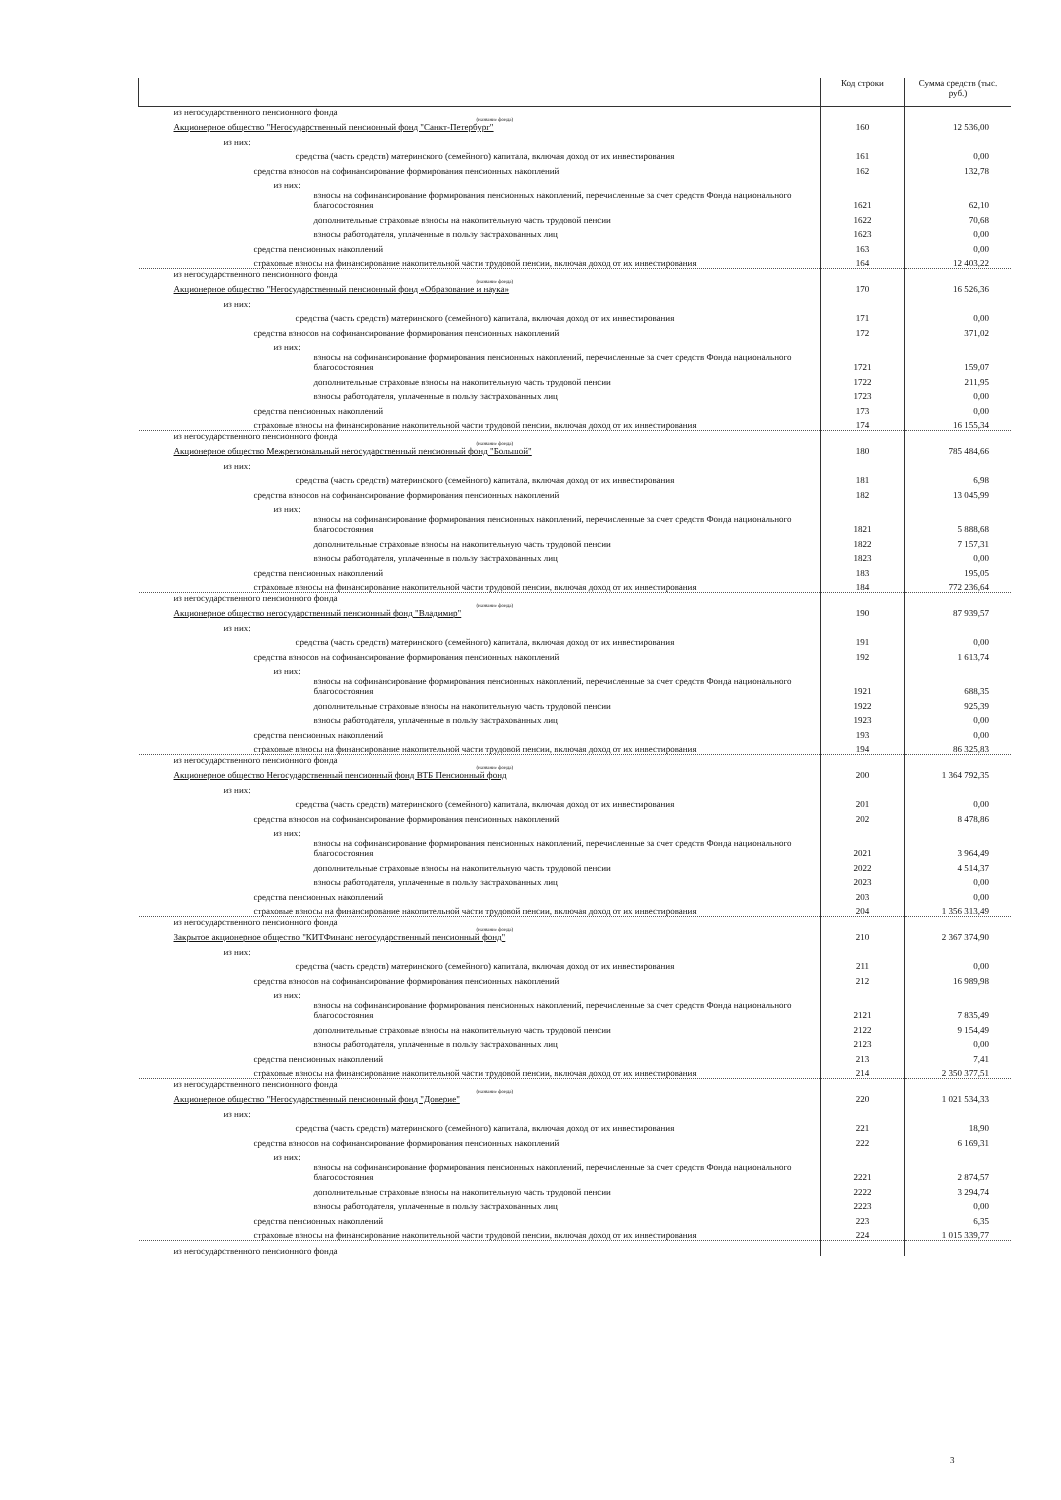| | Код строки | Сумма средств (тыс. руб.) |
| --- | --- | --- |
| из негосударственного пенсионного фонда (название фонда) Акционерное общество "Негосударственный пенсионный фонд "Санкт-Петербург" | 160 | 12 536,00 |
| из них: | | |
| средства (часть средств) материнского (семейного) капитала, включая доход от их инвестирования | 161 | 0,00 |
| средства взносов на софинансирование формирования пенсионных накоплений | 162 | 132,78 |
| из них: | | |
| взносы на софинансирование формирования пенсионных накоплений, перечисленные за счет средств Фонда национального благосостояния | 1621 | 62,10 |
| дополнительные страховые взносы на накопительную часть трудовой пенсии | 1622 | 70,68 |
| взносы работодателя, уплаченные в пользу застрахованных лиц | 1623 | 0,00 |
| средства пенсионных накоплений | 163 | 0,00 |
| страховые взносы на финансирование накопительной части трудовой пенсии, включая доход от их инвестирования | 164 | 12 403,22 |
| из негосударственного пенсионного фонда (название фонда) Акционерное общество "Негосударственный пенсионный фонд «Образование и наука» | 170 | 16 526,36 |
| из них: | | |
| средства (часть средств) материнского (семейного) капитала, включая доход от их инвестирования | 171 | 0,00 |
| средства взносов на софинансирование формирования пенсионных накоплений | 172 | 371,02 |
| из них: | | |
| взносы на софинансирование формирования пенсионных накоплений, перечисленные за счет средств Фонда национального благосостояния | 1721 | 159,07 |
| дополнительные страховые взносы на накопительную часть трудовой пенсии | 1722 | 211,95 |
| взносы работодателя, уплаченные в пользу застрахованных лиц | 1723 | 0,00 |
| средства пенсионных накоплений | 173 | 0,00 |
| страховые взносы на финансирование накопительной части трудовой пенсии, включая доход от их инвестирования | 174 | 16 155,34 |
| из негосударственного пенсионного фонда (название фонда) Акционерное общество Межрегиональный негосударственный пенсионный фонд "Большой" | 180 | 785 484,66 |
| из них: | | |
| средства (часть средств) материнского (семейного) капитала, включая доход от их инвестирования | 181 | 6,98 |
| средства взносов на софинансирование формирования пенсионных накоплений | 182 | 13 045,99 |
| из них: | | |
| взносы на софинансирование формирования пенсионных накоплений, перечисленные за счет средств Фонда национального благосостояния | 1821 | 5 888,68 |
| дополнительные страховые взносы на накопительную часть трудовой пенсии | 1822 | 7 157,31 |
| взносы работодателя, уплаченные в пользу застрахованных лиц | 1823 | 0,00 |
| средства пенсионных накоплений | 183 | 195,05 |
| страховые взносы на финансирование накопительной части трудовой пенсии, включая доход от их инвестирования | 184 | 772 236,64 |
| из негосударственного пенсионного фонда (название фонда) Акционерное общество негосударственный пенсионный фонд "Владимир" | 190 | 87 939,57 |
| из них: | | |
| средства (часть средств) материнского (семейного) капитала, включая доход от их инвестирования | 191 | 0,00 |
| средства взносов на софинансирование формирования пенсионных накоплений | 192 | 1 613,74 |
| из них: | | |
| взносы на софинансирование формирования пенсионных накоплений, перечисленные за счет средств Фонда национального благосостояния | 1921 | 688,35 |
| дополнительные страховые взносы на накопительную часть трудовой пенсии | 1922 | 925,39 |
| взносы работодателя, уплаченные в пользу застрахованных лиц | 1923 | 0,00 |
| средства пенсионных накоплений | 193 | 0,00 |
| страховые взносы на финансирование накопительной части трудовой пенсии, включая доход от их инвестирования | 194 | 86 325,83 |
| из негосударственного пенсионного фонда (название фонда) Акционерное общество Негосударственный пенсионный фонд ВТБ Пенсионный фонд | 200 | 1 364 792,35 |
| из них: | | |
| средства (часть средств) материнского (семейного) капитала, включая доход от их инвестирования | 201 | 0,00 |
| средства взносов на софинансирование формирования пенсионных накоплений | 202 | 8 478,86 |
| из них: | | |
| взносы на софинансирование формирования пенсионных накоплений, перечисленные за счет средств Фонда национального благосостояния | 2021 | 3 964,49 |
| дополнительные страховые взносы на накопительную часть трудовой пенсии | 2022 | 4 514,37 |
| взносы работодателя, уплаченные в пользу застрахованных лиц | 2023 | 0,00 |
| средства пенсионных накоплений | 203 | 0,00 |
| страховые взносы на финансирование накопительной части трудовой пенсии, включая доход от их инвестирования | 204 | 1 356 313,49 |
| из негосударственного пенсионного фонда (название фонда) Закрытое акционерное общество "КИТФинанс негосударственный пенсионный фонд" | 210 | 2 367 374,90 |
| из них: | | |
| средства (часть средств) материнского (семейного) капитала, включая доход от их инвестирования | 211 | 0,00 |
| средства взносов на софинансирование формирования пенсионных накоплений | 212 | 16 989,98 |
| из них: | | |
| взносы на софинансирование формирования пенсионных накоплений, перечисленные за счет средств Фонда национального благосостояния | 2121 | 7 835,49 |
| дополнительные страховые взносы на накопительную часть трудовой пенсии | 2122 | 9 154,49 |
| взносы работодателя, уплаченные в пользу застрахованных лиц | 2123 | 0,00 |
| средства пенсионных накоплений | 213 | 7,41 |
| страховые взносы на финансирование накопительной части трудовой пенсии, включая доход от их инвестирования | 214 | 2 350 377,51 |
| из негосударственного пенсионного фонда (название фонда) Акционерное общество "Негосударственный пенсионный фонд "Доверие" | 220 | 1 021 534,33 |
| из них: | | |
| средства (часть средств) материнского (семейного) капитала, включая доход от их инвестирования | 221 | 18,90 |
| средства взносов на софинансирование формирования пенсионных накоплений | 222 | 6 169,31 |
| из них: | | |
| взносы на софинансирование формирования пенсионных накоплений, перечисленные за счет средств Фонда национального благосостояния | 2221 | 2 874,57 |
| дополнительные страховые взносы на накопительную часть трудовой пенсии | 2222 | 3 294,74 |
| взносы работодателя, уплаченные в пользу застрахованных лиц | 2223 | 0,00 |
| средства пенсионных накоплений | 223 | 6,35 |
| страховые взносы на финансирование накопительной части трудовой пенсии, включая доход от их инвестирования | 224 | 1 015 339,77 |
| из негосударственного пенсионного фонда | | |
3